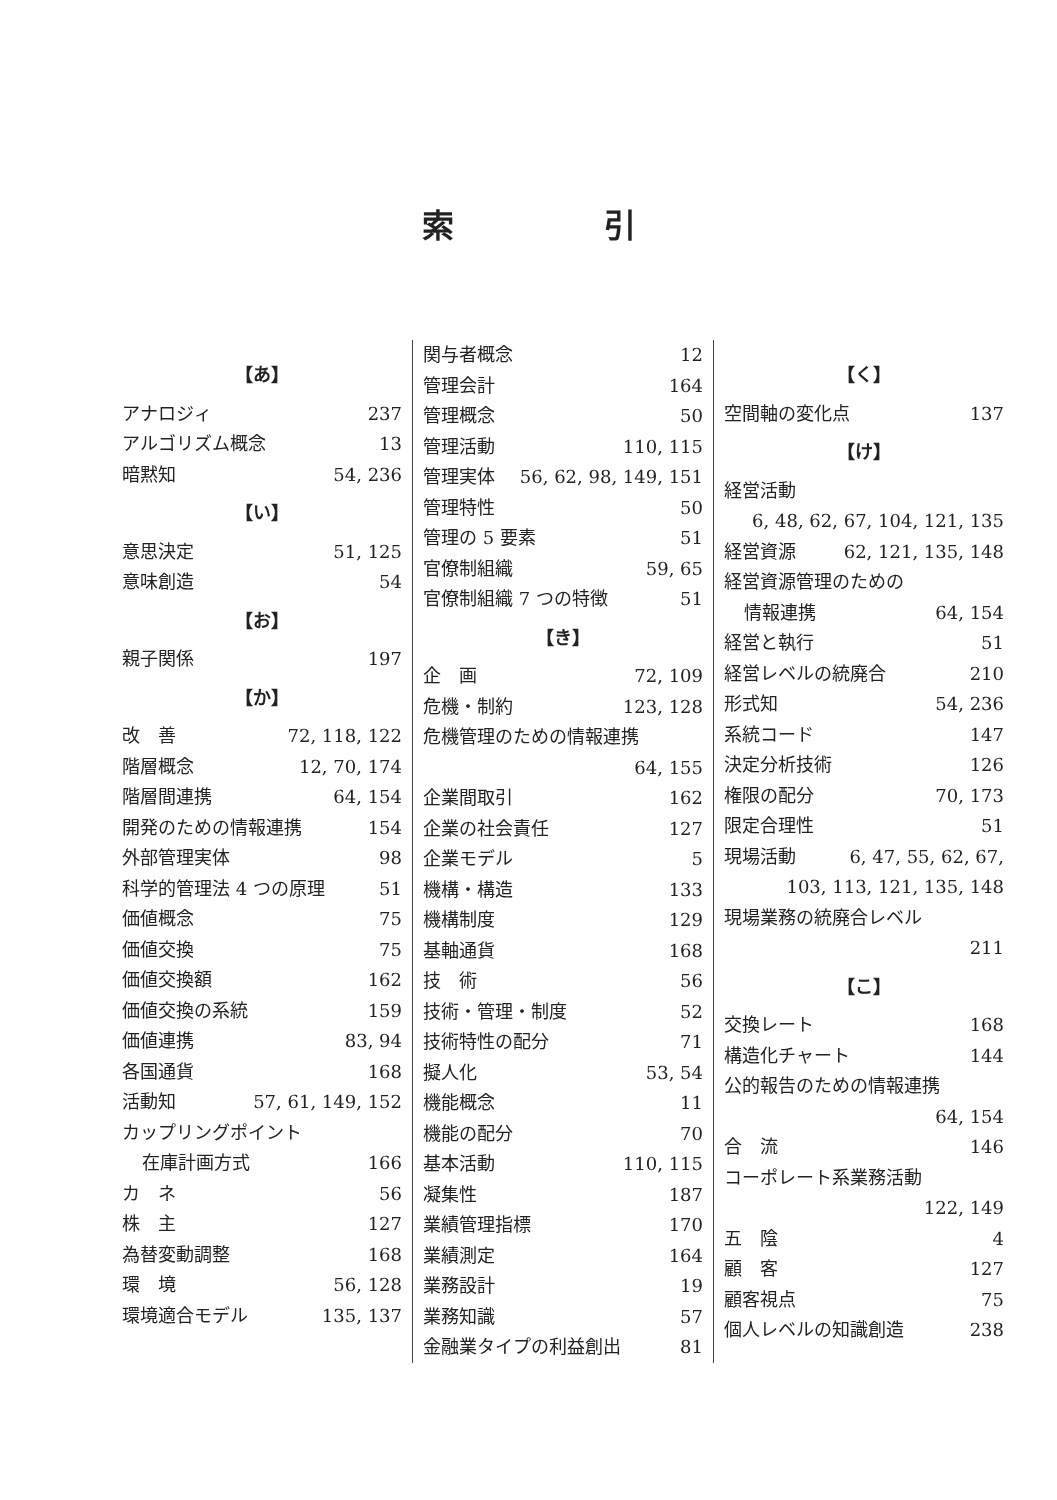索引
【あ】
アナロジィ 237
アルゴリズム概念 13
暗黙知 54, 236
【い】
意思決定 51, 125
意味創造 54
【お】
親子関係 197
【か】
改　善 72, 118, 122
階層概念 12, 70, 174
階層間連携 64, 154
開発のための情報連携 154
外部管理実体 98
科学的管理法 4 つの原理 51
価値概念 75
価値交換 75
価値交換額 162
価値交換の系統 159
価値連携 83, 94
各国通貨 168
活動知 57, 61, 149, 152
カップリングポイント
在庫計画方式 166
カ　ネ 56
株　主 127
為替変動調整 168
環　境 56, 128
環境適合モデル 135, 137
関与者概念 12
管理会計 164
管理概念 50
管理活動 110, 115
管理実体 56, 62, 98, 149, 151
管理特性 50
管理の 5 要素 51
官僚制組織 59, 65
官僚制組織 7 つの特徴 51
【き】
企　画 72, 109
危機・制約 123, 128
危機管理のための情報連携
64, 155
企業間取引 162
企業の社会責任 127
企業モデル 5
機構・構造 133
機構制度 129
基軸通貨 168
技　術 56
技術・管理・制度 52
技術特性の配分 71
擬人化 53, 54
機能概念 11
機能の配分 70
基本活動 110, 115
凝集性 187
業績管理指標 170
業績測定 164
業務設計 19
業務知識 57
金融業タイプの利益創出 81
【く】
空間軸の変化点 137
【け】
経営活動
6, 48, 62, 67, 104, 121, 135
経営資源 62, 121, 135, 148
経営資源管理のための
情報連携 64, 154
経営と執行 51
経営レベルの統廃合 210
形式知 54, 236
系統コード 147
決定分析技術 126
権限の配分 70, 173
限定合理性 51
現場活動 6, 47, 55, 62, 67,
103, 113, 121, 135, 148
現場業務の統廃合レベル
211
【こ】
交換レート 168
構造化チャート 144
公的報告のための情報連携
64, 154
合　流 146
コーポレート系業務活動
122, 149
五　陰 4
顧　客 127
顧客視点 75
個人レベルの知識創造 238